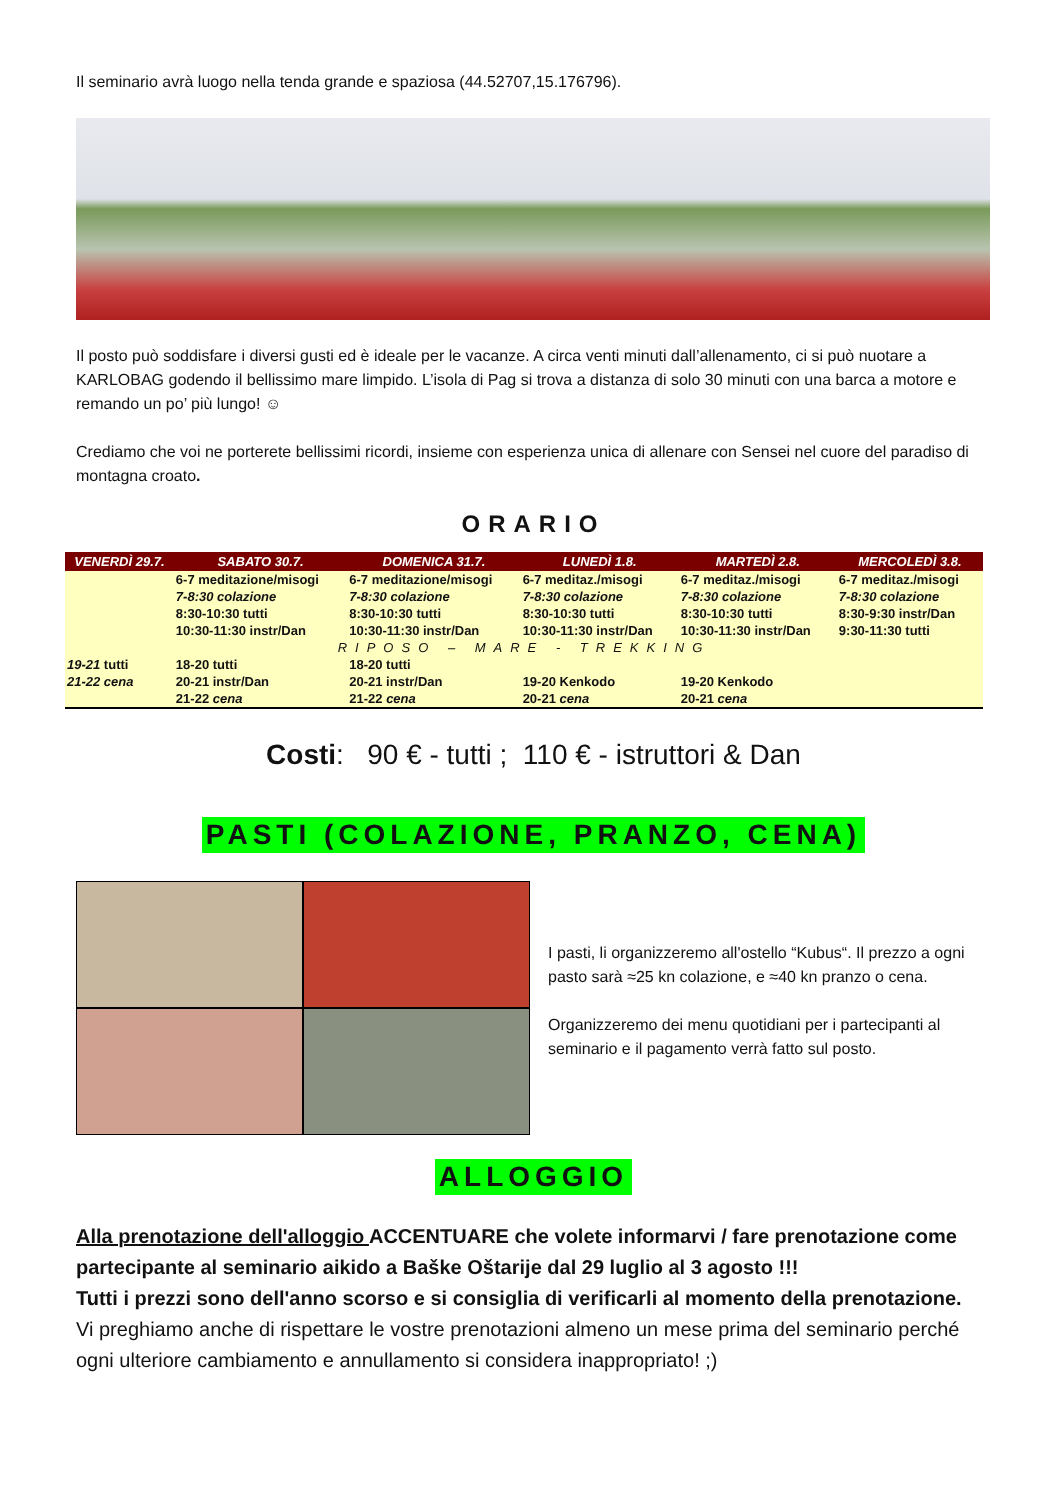Il seminario avrà luogo nella tenda grande e spaziosa (44.52707,15.176796).
Il posto può soddisfare i diversi gusti ed è ideale per le vacanze. A circa venti minuti dall’allenamento, ci si può nuotare a KARLOBAG godendo il bellissimo mare limpido. L’isola di Pag si trova a distanza di solo 30 minuti con una barca a motore e remando un po’ più lungo! ☺
Crediamo che voi ne porterete bellissimi ricordi, insieme con esperienza unica di allenare con Sensei nel cuore del paradiso di montagna croato.
ORARIO
| VENERDÌ 29.7. | SABATO 30.7. | DOMENICA 31.7. | LUNEDÌ 1.8. | MARTEDÌ 2.8. | MERCOLEDÌ 3.8. |
| --- | --- | --- | --- | --- | --- |
| | 6-7 meditazione/misogi 7-8:30 colazione 8:30-10:30 tutti 10:30-11:30 instr/Dan | 6-7 meditazione/misogi 7-8:30 colazione 8:30-10:30 tutti 10:30-11:30 instr/Dan | 6-7 meditaz./misogi 7-8:30 colazione 8:30-10:30 tutti 10:30-11:30 instr/Dan | 6-7 meditaz./misogi 7-8:30 colazione 8:30-10:30 tutti 10:30-11:30 instr/Dan | 6-7 meditaz./misogi 7-8:30 colazione 8:30-9:30 instr/Dan 9:30-11:30 tutti |
| RIPOSO – MARE - TREKKING | | | | | |
| 19-21 tutti 21-22 cena | 18-20 tutti 20-21 instr/Dan 21-22 cena | 18-20 tutti 20-21 instr/Dan 21-22 cena | 19-20 Kenkodo 20-21 cena | 19-20 Kenkodo 20-21 cena | |
Costi: 90 € - tutti ; 110 € - istruttori & Dan
PASTI (COLAZIONE, PRANZO, CENA)
I pasti, li organizzeremo all'ostello “Kubus“. Il prezzo a ogni pasto sarà ≈25 kn colazione, e ≈40 kn pranzo o cena.
Organizzeremo dei menu quotidiani per i partecipanti al seminario e il pagamento verrà fatto sul posto.
ALLOGGIO
Alla prenotazione dell'alloggio ACCENTUARE che volete informarvi / fare prenotazione come partecipante al seminario aikido a Baške Oštarije dal 29 luglio al 3 agosto !!!
Tutti i prezzi sono dell'anno scorso e si consiglia di verificarli al momento della prenotazione.
Vi preghiamo anche di rispettare le vostre prenotazioni almeno un mese prima del seminario perché ogni ulteriore cambiamento e annullamento si considera inappropriato! ;)